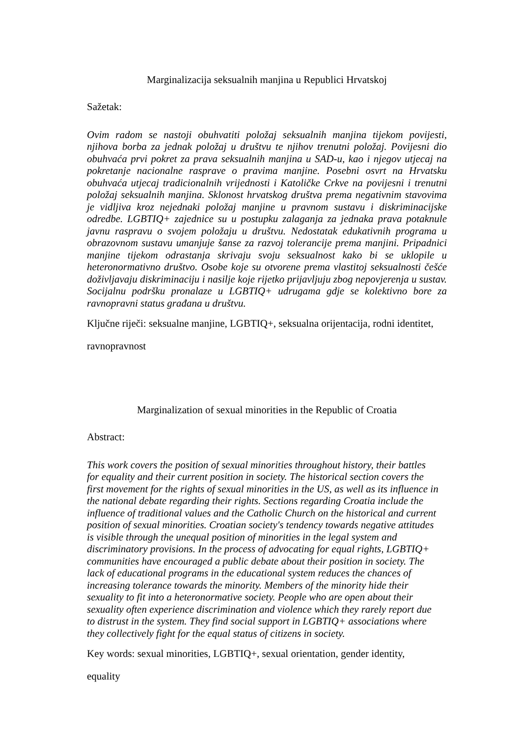Marginalizacija seksualnih manjina u Republici Hrvatskoj
Sažetak:
Ovim radom se nastoji obuhvatiti položaj seksualnih manjina tijekom povijesti, njihova borba za jednak položaj u društvu te njihov trenutni položaj. Povijesni dio obuhvaća prvi pokret za prava seksualnih manjina u SAD-u, kao i njegov utjecaj na pokretanje nacionalne rasprave o pravima manjine. Posebni osvrt na Hrvatsku obuhvaća utjecaj tradicionalnih vrijednosti i Katoličke Crkve na povijesni i trenutni položaj seksualnih manjina. Sklonost hrvatskog društva prema negativnim stavovima je vidljiva kroz nejednaki položaj manjine u pravnom sustavu i diskriminacijske odredbe. LGBTIQ+ zajednice su u postupku zalaganja za jednaka prava potaknule javnu raspravu o svojem položaju u društvu. Nedostatak edukativnih programa u obrazovnom sustavu umanjuje šanse za razvoj tolerancije prema manjini. Pripadnici manjine tijekom odrastanja skrivaju svoju seksualnost kako bi se uklopile u heteronormativno društvo. Osobe koje su otvorene prema vlastitoj seksualnosti češće doživljavaju diskriminaciju i nasilje koje rijetko prijavljuju zbog nepovjerenja u sustav. Socijalnu podršku pronalaze u LGBTIQ+ udrugama gdje se kolektivno bore za ravnopravni status građana u društvu.
Ključne riječi: seksualne manjine, LGBTIQ+, seksualna orijentacija, rodni identitet,
ravnopravnost
Marginalization of sexual minorities in the Republic of Croatia
Abstract:
This work covers the position of sexual minorities throughout history, their battles
for equality and their current position in society. The historical section covers the
first movement for the rights of sexual minorities in the US, as well as its influence in
the national debate regarding their rights. Sections regarding Croatia include the
influence of traditional values and the Catholic Church on the historical and current
position of sexual minorities. Croatian society's tendency towards negative attitudes
is visible through the unequal position of minorities in the legal system and
discriminatory provisions. In the process of advocating for equal rights, LGBTIQ+
communities have encouraged a public debate about their position in society. The
lack of educational programs in the educational system reduces the chances of
increasing tolerance towards the minority. Members of the minority hide their
sexuality to fit into a heteronormative society. People who are open about their
sexuality often experience discrimination and violence which they rarely report due
to distrust in the system. They find social support in LGBTIQ+ associations where
they collectively fight for the equal status of citizens in society.
Key words: sexual minorities, LGBTIQ+, sexual orientation, gender identity,
equality